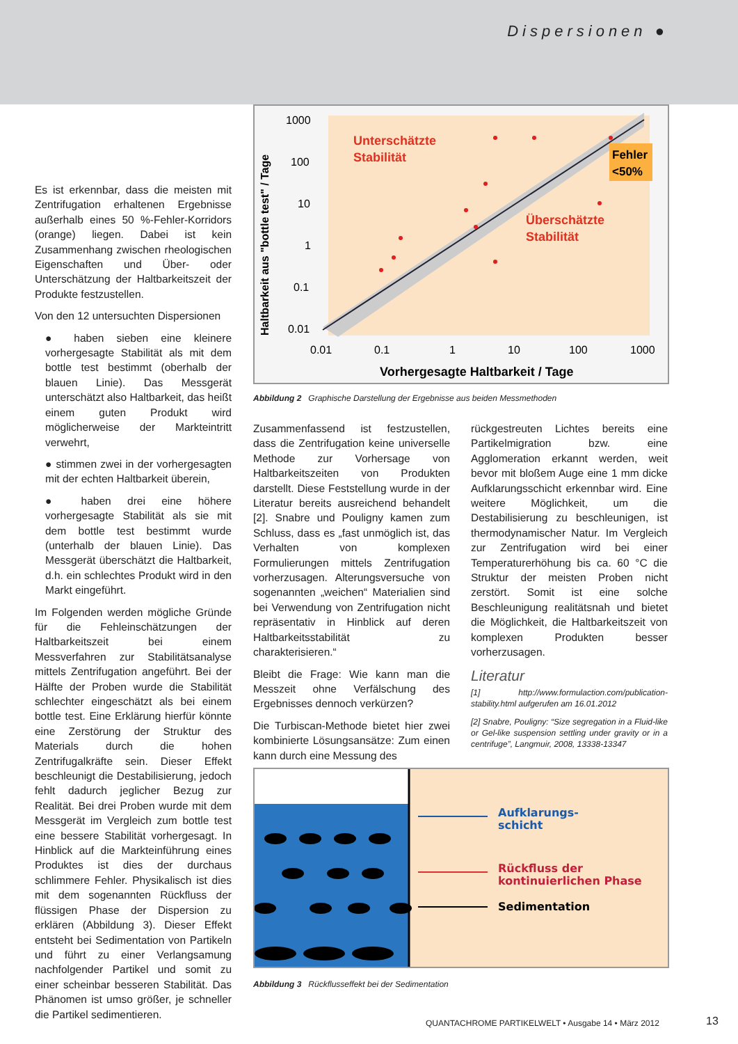Dispersionen ●
Es ist erkennbar, dass die meisten mit Zentrifugation erhaltenen Ergebnisse außerhalb eines 50 %-Fehler-Korridors (orange) liegen. Dabei ist kein Zusammenhang zwischen rheologischen Eigenschaften und Über- oder Unterschätzung der Haltbarkeitszeit der Produkte festzustellen.
Von den 12 untersuchten Dispersionen
● haben sieben eine kleinere vorhergesagte Stabilität als mit dem bottle test bestimmt (oberhalb der blauen Linie). Das Messgerät unterschätzt also Haltbarkeit, das heißt einem guten Produkt wird möglicherweise der Markteintritt verwehrt,
● stimmen zwei in der vorhergesagten mit der echten Haltbarkeit überein,
● haben drei eine höhere vorhergesagte Stabilität als sie mit dem bottle test bestimmt wurde (unterhalb der blauen Linie). Das Messgerät überschätzt die Haltbarkeit, d.h. ein schlechtes Produkt wird in den Markt eingeführt.
Im Folgenden werden mögliche Gründe für die Fehleinschätzungen der Haltbarkeitszeit bei einem Messverfahren zur Stabilitätsanalyse mittels Zentrifugation angeführt. Bei der Hälfte der Proben wurde die Stabilität schlechter eingeschätzt als bei einem bottle test. Eine Erklärung hierfür könnte eine Zerstörung der Struktur des Materials durch die hohen Zentrifugalkräfte sein. Dieser Effekt beschleunigt die Destabilisierung, jedoch fehlt dadurch jeglicher Bezug zur Realität. Bei drei Proben wurde mit dem Messgerät im Vergleich zum bottle test eine bessere Stabilität vorhergesagt. In Hinblick auf die Markteinführung eines Produktes ist dies der durchaus schlimmere Fehler. Physikalisch ist dies mit dem sogenannten Rückfluss der flüssigen Phase der Dispersion zu erklären (Abbildung 3). Dieser Effekt entsteht bei Sedimentation von Partikeln und führt zu einer Verlangsamung nachfolgender Partikel und somit zu einer scheinbar besseren Stabilität. Das Phänomen ist umso größer, je schneller die Partikel sedimentieren.
Haltbarkeit aus "bottle test" / Tage
1000
100
10
1
0.1
0.01
0.01
0.1
1
10
100
1000
Vorhergesagte Haltbarkeit / Tage
Unterschätzte
Stabilität
Überschätzte
Stabilität
Fehler
<50%
Abbildung 2 Graphische Darstellung der Ergebnisse aus beiden Messmethoden
Zusammenfassend ist festzustellen, dass die Zentrifugation keine universelle Methode zur Vorhersage von Haltbarkeitszeiten von Produkten darstellt. Diese Feststellung wurde in der Literatur bereits ausreichend behandelt [2]. Snabre und Pouligny kamen zum Schluss, dass es „fast unmöglich ist, das Verhalten von komplexen Formulierungen mittels Zentrifugation vorherzusagen. Alterungsversuche von sogenannten „weichen“ Materialien sind bei Verwendung von Zentrifugation nicht repräsentativ in Hinblick auf deren Haltbarkeitsstabilität zu charakterisieren.“
Bleibt die Frage: Wie kann man die Messzeit ohne Verfälschung des Ergebnisses dennoch verkürzen?
Die Turbiscan-Methode bietet hier zwei kombinierte Lösungsansätze: Zum einen kann durch eine Messung des
rückgestreuten Lichtes bereits eine Partikelmigration bzw. eine Agglomeration erkannt werden, weit bevor mit bloßem Auge eine 1 mm dicke Aufklarungsschicht erkennbar wird. Eine weitere Möglichkeit, um die Destabilisierung zu beschleunigen, ist thermodynamischer Natur. Im Vergleich zur Zentrifugation wird bei einer Temperaturerhöhung bis ca. 60 °C die Struktur der meisten Proben nicht zerstört. Somit ist eine solche Beschleunigung realitätsnah und bietet die Möglichkeit, die Haltbarkeitszeit von komplexen Produkten besser vorherzusagen.
Literatur
[1] http://www.formulaction.com/publication-stability.html aufgerufen am 16.01.2012
[2] Snabre, Pouligny: “Size segregation in a Fluid-like or Gel-like suspension settling under gravity or in a centrifuge”, Langmuir, 2008, 13338-13347
Aufklarungs-
schicht
Rückfluss der
kontinuierlichen Phase
Sedimentation
Abbildung 3 Rückflusseffekt bei der Sedimentation
QUANTACHROME PARTIKELWELT • Ausgabe 14 • März 2012
13